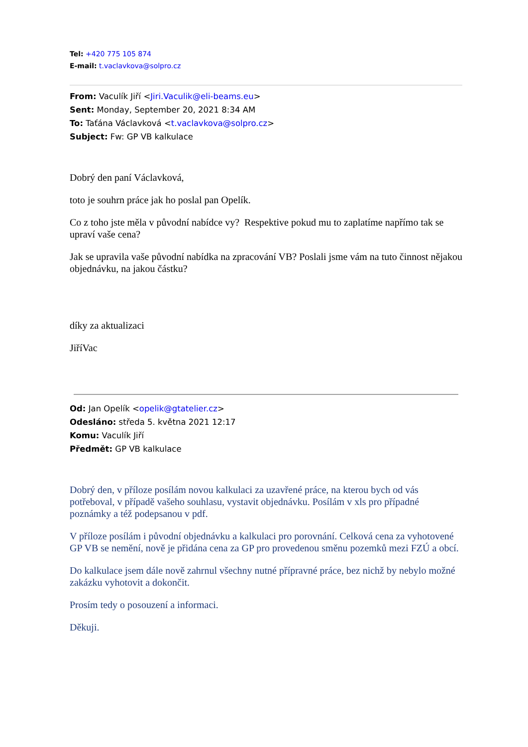Tel: +420 775 105 874
E-mail: t.vaclavkova@solpro.cz
From: Vaculík Jiří <Jiri.Vaculik@eli-beams.eu>
Sent: Monday, September 20, 2021 8:34 AM
To: Taťána Václavková <t.vaclavkova@solpro.cz>
Subject: Fw: GP VB kalkulace
Dobrý den paní Václavková,
toto je souhrn práce jak ho poslal pan Opelík.
Co z toho jste měla v původní nabídce vy? Respektive pokud mu to zaplatíme napřímo tak se upraví vaše cena?
Jak se upravila vaše původní nabídka na zpracování VB? Poslali jsme vám na tuto činnost nějakou objednávku, na jakou částku?
díky za aktualizaci
JiříVac
Od: Jan Opelík <opelik@gtatelier.cz>
Odesláno: středa 5. května 2021 12:17
Komu: Vaculík Jiří
Předmět: GP VB kalkulace
Dobrý den, v příloze posílám novou kalkulaci za uzavřené práce, na kterou bych od vás potřeboval, v případě vašeho souhlasu, vystavit objednávku. Posílám v xls pro případné poznámky a též podepsanou v pdf.
V příloze posílám i původní objednávku a kalkulaci pro porovnání. Celková cena za vyhotovené GP VB se nemění, nově je přidána cena za GP pro provedenou směnu pozemků mezi FZÚ a obcí.
Do kalkulace jsem dále nově zahrnul všechny nutné přípravné práce, bez nichž by nebylo možné zakázku vyhotovit a dokončit.
Prosím tedy o posouzení a informaci.
Děkuji.